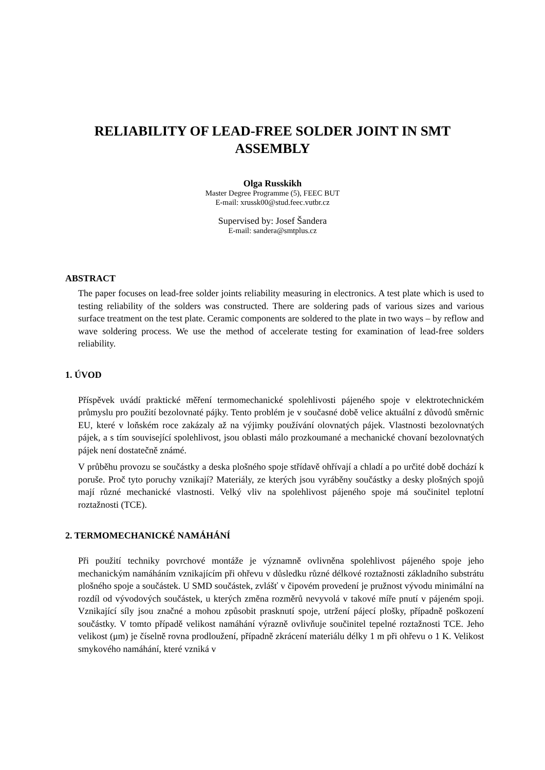RELIABILITY OF LEAD-FREE SOLDER JOINT IN SMT ASSEMBLY
Olga Russkikh
Master Degree Programme (5), FEEC BUT
E-mail: xrussk00@stud.feec.vutbr.cz
Supervised by: Josef Šandera
E-mail: sandera@smtplus.cz
ABSTRACT
The paper focuses on lead-free solder joints reliability measuring in electronics. A test plate which is used to testing reliability of the solders was constructed. There are soldering pads of various sizes and various surface treatment on the test plate. Ceramic components are soldered to the plate in two ways – by reflow and wave soldering process. We use the method of accelerate testing for examination of lead-free solders reliability.
1. ÚVOD
Příspěvek uvádí praktické měření termomechanické spolehlivosti pájeného spoje v elektrotechnickém průmyslu pro použití bezolovnaté pájky. Tento problém je v současné době velice aktuální z důvodů směrnic EU, které v loňském roce zakázaly až na výjimky používání olovnatých pájek. Vlastnosti bezolovnatých pájek, a s tím související spolehlivost, jsou oblasti málo prozkoumané a mechanické chovaní bezolovnatých pájek není dostatečně známé.
V průběhu provozu se součástky a deska plošného spoje střídavě ohřívají a chladí a po určité době dochází k poruše. Proč tyto poruchy vznikají? Materiály, ze kterých jsou vyráběny součástky a desky plošných spojů mají různé mechanické vlastnosti. Velký vliv na spolehlivost pájeného spoje má součinitel teplotní roztažnosti (TCE).
2. TERMOMECHANICKÉ NAMÁHÁNÍ
Při použití techniky povrchové montáže je významně ovlivněna spolehlivost pájeného spoje jeho mechanickým namáháním vznikajícím při ohřevu v důsledku různé délkové roztažnosti základního substrátu plošného spoje a součástek. U SMD součástek, zvlášť v čipovém provedení je pružnost vývodu minimální na rozdíl od vývodových součástek, u kterých změna rozměrů nevyvolá v takové míře pnutí v pájeném spoji. Vznikající síly jsou značné a mohou způsobit prasknutí spoje, utržení pájecí plošky, případně poškození součástky. V tomto případě velikost namáhání výrazně ovlivňuje součinitel tepelné roztažnosti TCE. Jeho velikost (μm) je číselně rovna prodloužení, případně zkrácení materiálu délky 1 m při ohřevu o 1 K. Velikost smykového namáhání, které vzniká v